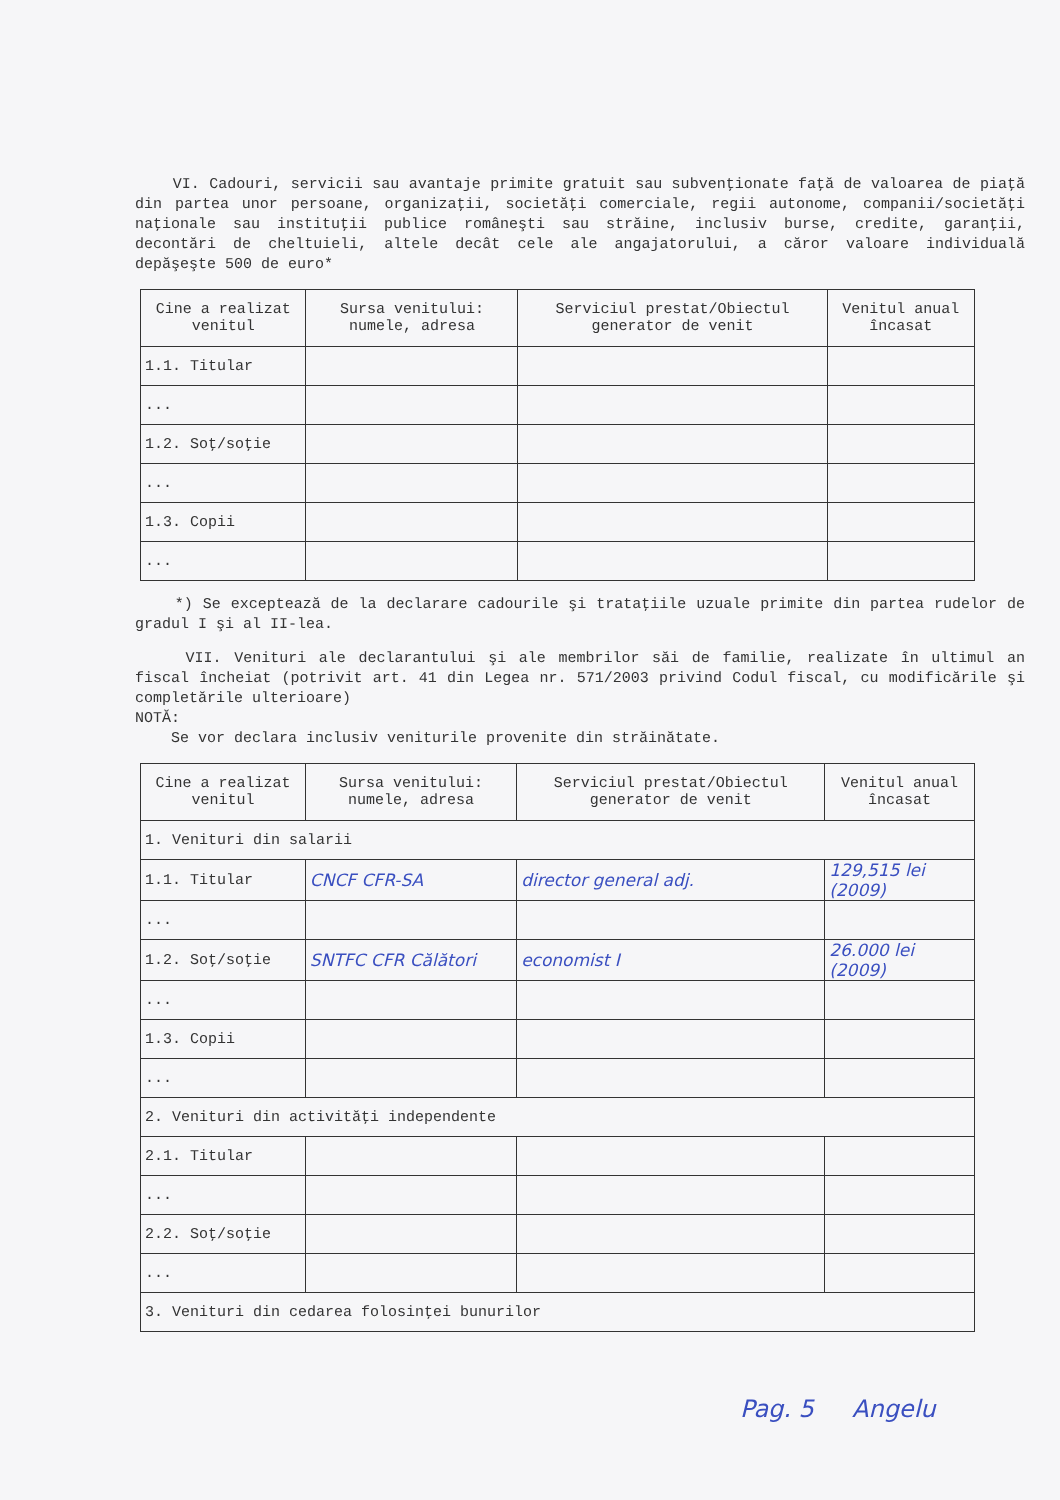VI. Cadouri, servicii sau avantaje primite gratuit sau subvenţionate faţă de valoarea de piaţă din partea unor persoane, organizaţii, societăţi comerciale, regii autonome, companii/societăţi naţionale sau instituţii publice româneşti sau străine, inclusiv burse, credite, garanţii, decontări de cheltuieli, altele decât cele ale angajatorului, a căror valoare individuală depăşeşte 500 de euro*
| Cine a realizat venitul | Sursa venitului: numele, adresa | Serviciul prestat/Obiectul generator de venit | Venitul anual încasat |
| --- | --- | --- | --- |
| 1.1. Titular | | | |
| ... | | | |
| 1.2. Soţ/soţie | | | |
| ... | | | |
| 1.3. Copii | | | |
| ... | | | |
*) Se exceptează de la declarare cadourile şi trataţiile uzuale primite din partea rudelor de gradul I şi al II-lea.
VII. Venituri ale declarantului şi ale membrilor săi de familie, realizate în ultimul an fiscal încheiat (potrivit art. 41 din Legea nr. 571/2003 privind Codul fiscal, cu modificările şi completările ulterioare)
NOTĂ:
Se vor declara inclusiv veniturile provenite din străinătate.
| Cine a realizat venitul | Sursa venitului: numele, adresa | Serviciul prestat/Obiectul generator de venit | Venitul anual încasat |
| --- | --- | --- | --- |
| 1. Venituri din salarii | | | |
| 1.1. Titular | CNCF CFR-SA | director general adj. | 129,515 lei (2009) |
| ... | | | |
| 1.2. Soţ/soţie | SNTFC CFR Călători | economist I | 26.000 lei (2009) |
| ... | | | |
| 1.3. Copii | | | |
| ... | | | |
| 2. Venituri din activităţi independente | | | |
| 2.1. Titular | | | |
| ... | | | |
| 2.2. Soţ/soţie | | | |
| ... | | | |
| 3. Venituri din cedarea folosinţei bunurilor | | | |
Pag. 5 Angelu